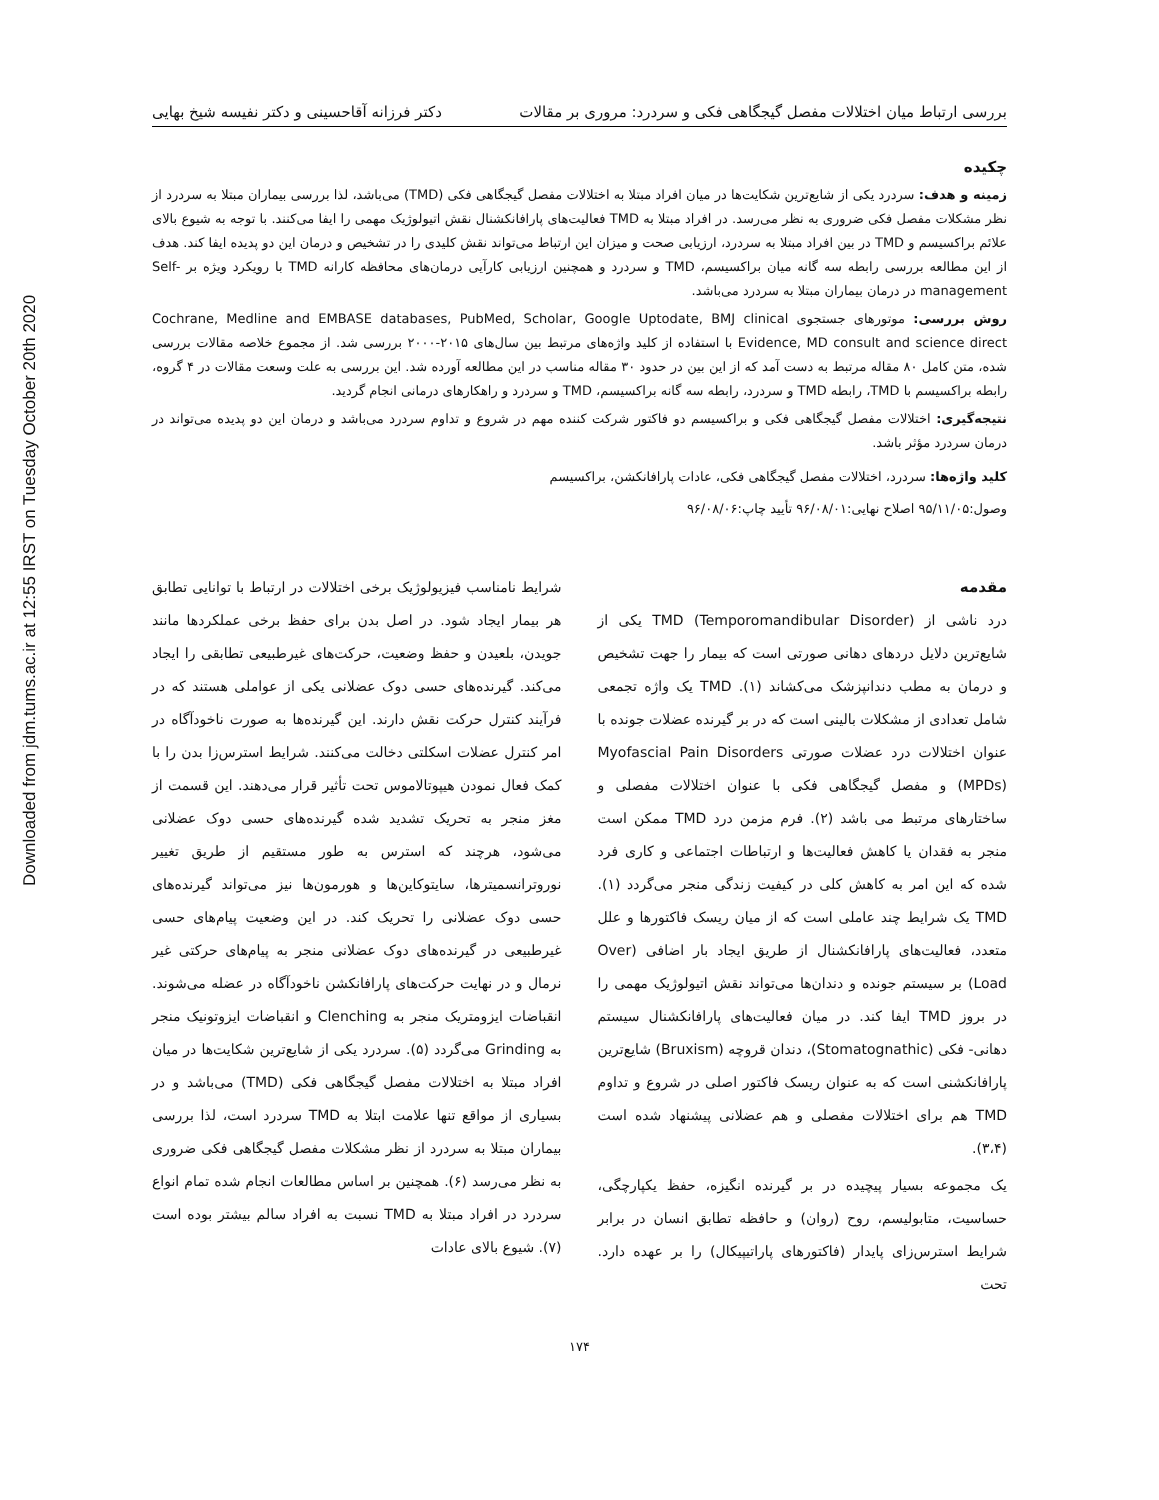Downloaded from jdm.tums.ac.ir at 12:55 IRST on Tuesday October 20th 2020
بررسی ارتباط میان اختلالات مفصل گیجگاهی فکی و سردرد: مروری بر مقالات دکتر فرزانه آقاحسینی و دکتر نفیسه شیخ بهایی
چکیده
زمینه و هدف: سردرد یکی از شایع‌ترین شکایت‌ها در میان افراد مبتلا به اختلالات مفصل گیجگاهی فکی (TMD) می‌باشد، لذا بررسی بیماران مبتلا به سردرد از نظر مشکلات مفصل فکی ضروری به نظر می‌رسد. در افراد مبتلا به TMD فعالیت‌های پارافانکشنال نقش اتیولوژیک مهمی را ایفا می‌کنند. با توجه به شیوع بالای علائم براکسیسم و TMD در بین افراد مبتلا به سردرد، ارزیابی صحت و میزان این ارتباط می‌تواند نقش کلیدی را در تشخیص و درمان این دو پدیده ایفا کند. هدف از این مطالعه بررسی رابطه سه گانه میان براکسیسم، TMD و سردرد و همچنین ارزیابی کارآیی درمان‌های محافظه کارانه TMD با رویکرد ویژه بر Self-management در درمان بیماران مبتلا به سردرد می‌باشد.
روش بررسی: موتورهای جستجوی Cochrane, Medline and EMBASE databases, PubMed, Scholar, Google Uptodate, BMJ clinical Evidence, MD consult and science direct با استفاده از کلید واژه‌های مرتبط بین سال‌های ۲۰۱۵-۲۰۰۰ بررسی شد. از مجموع خلاصه مقالات بررسی شده، متن کامل ۸۰ مقاله مرتبط به دست آمد که از این بین در حدود ۳۰ مقاله مناسب در این مطالعه آورده شد. این بررسی به علت وسعت مقالات در ۴ گروه، رابطه براکسیسم با TMD، رابطه TMD و سردرد، رابطه سه گانه براکسیسم، TMD و سردرد و راهکارهای درمانی انجام گردید.
نتیجه‌گیری: اختلالات مفصل گیجگاهی فکی و براکسیسم دو فاکتور شرکت کننده مهم در شروع و تداوم سردرد می‌باشد و درمان این دو پدیده می‌تواند در درمان سردرد مؤثر باشد.
کلید واژه‌ها: سردرد، اختلالات مفصل گیجگاهی فکی، عادات پارافانکشن، براکسیسم
وصول:۹۵/۱۱/۰۵ اصلاح نهایی:۹۶/۰۸/۰۱ تأیید چاپ:۹۶/۰۸/۰۶
مقدمه
درد ناشی از TMD (Temporomandibular Disorder) یکی از شایع‌ترین دلایل دردهای دهانی صورتی است که بیمار را جهت تشخیص و درمان به مطب دندانپزشک می‌کشاند (۱). TMD یک واژه تجمعی شامل تعدادی از مشکلات بالینی است که در بر گیرنده عضلات جونده با عنوان اختلالات درد عضلات صورتی Myofascial Pain Disorders (MPDs) و مفصل گیجگاهی فکی با عنوان اختلالات مفصلی و ساختارهای مرتبط می باشد (۲). فرم مزمن درد TMD ممکن است منجر به فقدان یا کاهش فعالیت‌ها و ارتباطات اجتماعی و کاری فرد شده که این امر به کاهش کلی در کیفیت زندگی منجر می‌گردد (۱). TMD یک شرایط چند عاملی است که از میان ریسک فاکتورها و علل متعدد، فعالیت‌های پارافانکشنال از طریق ایجاد بار اضافی (Over Load) بر سیستم جونده و دندان‌ها می‌تواند نقش اتیولوژیک مهمی را در بروز TMD ایفا کند. در میان فعالیت‌های پارافانکشنال سیستم دهانی- فکی (Stomatognathic)، دندان قروچه (Bruxism) شایع‌ترین پارافانکشنی است که به عنوان ریسک فاکتور اصلی در شروع و تداوم TMD هم برای اختلالات مفصلی و هم عضلانی پیشنهاد شده است (۳،۴).
یک مجموعه بسیار پیچیده در بر گیرنده انگیزه، حفظ یکپارچگی، حساسیت، متابولیسم، روح (روان) و حافظه تطابق انسان در برابر شرایط استرس‌زای پایدار (فاکتورهای پاراتیپیکال) را بر عهده دارد. تحت
شرایط نامناسب فیزیولوژیک برخی اختلالات در ارتباط با توانایی تطابق هر بیمار ایجاد شود. در اصل بدن برای حفظ برخی عملکردها مانند جویدن، بلعیدن و حفظ وضعیت، حرکت‌های غیرطبیعی تطابقی را ایجاد می‌کند. گیرنده‌های حسی دوک عضلانی یکی از عواملی هستند که در فرآیند کنترل حرکت نقش دارند. این گیرنده‌ها به صورت ناخودآگاه در امر کنترل عضلات اسکلتی دخالت می‌کنند. شرایط استرس‌زا بدن را با کمک فعال نمودن هیپوتالاموس تحت تأثیر قرار می‌دهند. این قسمت از مغز منجر به تحریک تشدید شده گیرنده‌های حسی دوک عضلانی می‌شود، هرچند که استرس به طور مستقیم از طریق تغییر نوروترانسمیترها، سایتوکاین‌ها و هورمون‌ها نیز می‌تواند گیرنده‌های حسی دوک عضلانی را تحریک کند. در این وضعیت پیام‌های حسی غیرطبیعی در گیرنده‌های دوک عضلانی منجر به پیام‌های حرکتی غیر نرمال و در نهایت حرکت‌های پارافانکشن ناخودآگاه در عضله می‌شوند. انقباضات ایزومتریک منجر به Clenching و انقباضات ایزوتونیک منجر به Grinding می‌گردد (۵). سردرد یکی از شایع‌ترین شکایت‌ها در میان افراد مبتلا به اختلالات مفصل گیجگاهی فکی (TMD) می‌باشد و در بسیاری از مواقع تنها علامت ابتلا به TMD سردرد است، لذا بررسی بیماران مبتلا به سردرد از نظر مشکلات مفصل گیجگاهی فکی ضروری به نظر می‌رسد (۶). همچنین بر اساس مطالعات انجام شده تمام انواع سردرد در افراد مبتلا به TMD نسبت به افراد سالم بیشتر بوده است (۷). شیوع بالای عادات
۱۷۴